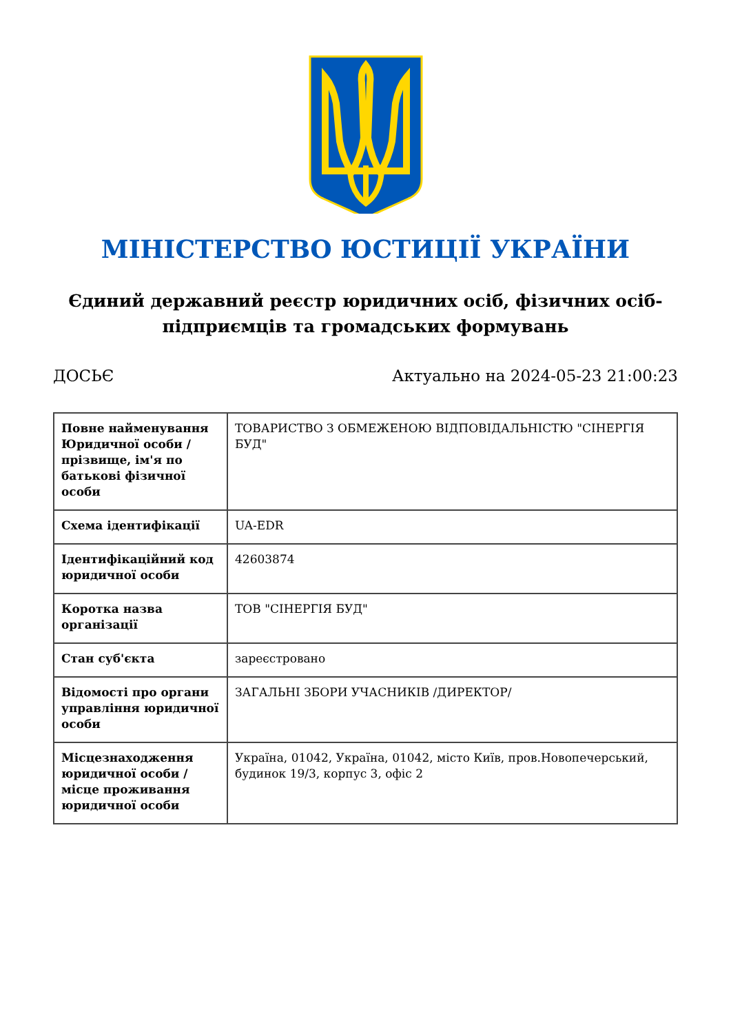МІНІСТЕРСТВО ЮСТИЦІЇ УКРАЇНИ
Єдиний державний реєстр юридичних осіб, фізичних осіб-підприємців та громадських формувань
ДОСЬЄ Актуально на 2024-05-23 21:00:23
| Повне найменування Юридичної особи / прізвище, ім'я по батькові фізичної особи | ТОВАРИСТВО З ОБМЕЖЕНОЮ ВІДПОВІДАЛЬНІСТЮ "СІНЕРГІЯ БУД" |
| Схема ідентифікації | UA-EDR |
| Ідентифікаційний код юридичної особи | 42603874 |
| Коротка назва організації | ТОВ "СІНЕРГІЯ БУД" |
| Стан суб'єкта | зареєстровано |
| Відомості про органи управління юридичної особи | ЗАГАЛЬНІ ЗБОРИ УЧАСНИКІВ /ДИРЕКТОР/ |
| Місцезнаходження юридичної особи / місце проживання юридичної особи | Україна, 01042, Україна, 01042, місто Київ, пров.Новопечерський, будинок 19/3, корпус 3, офіс 2 |